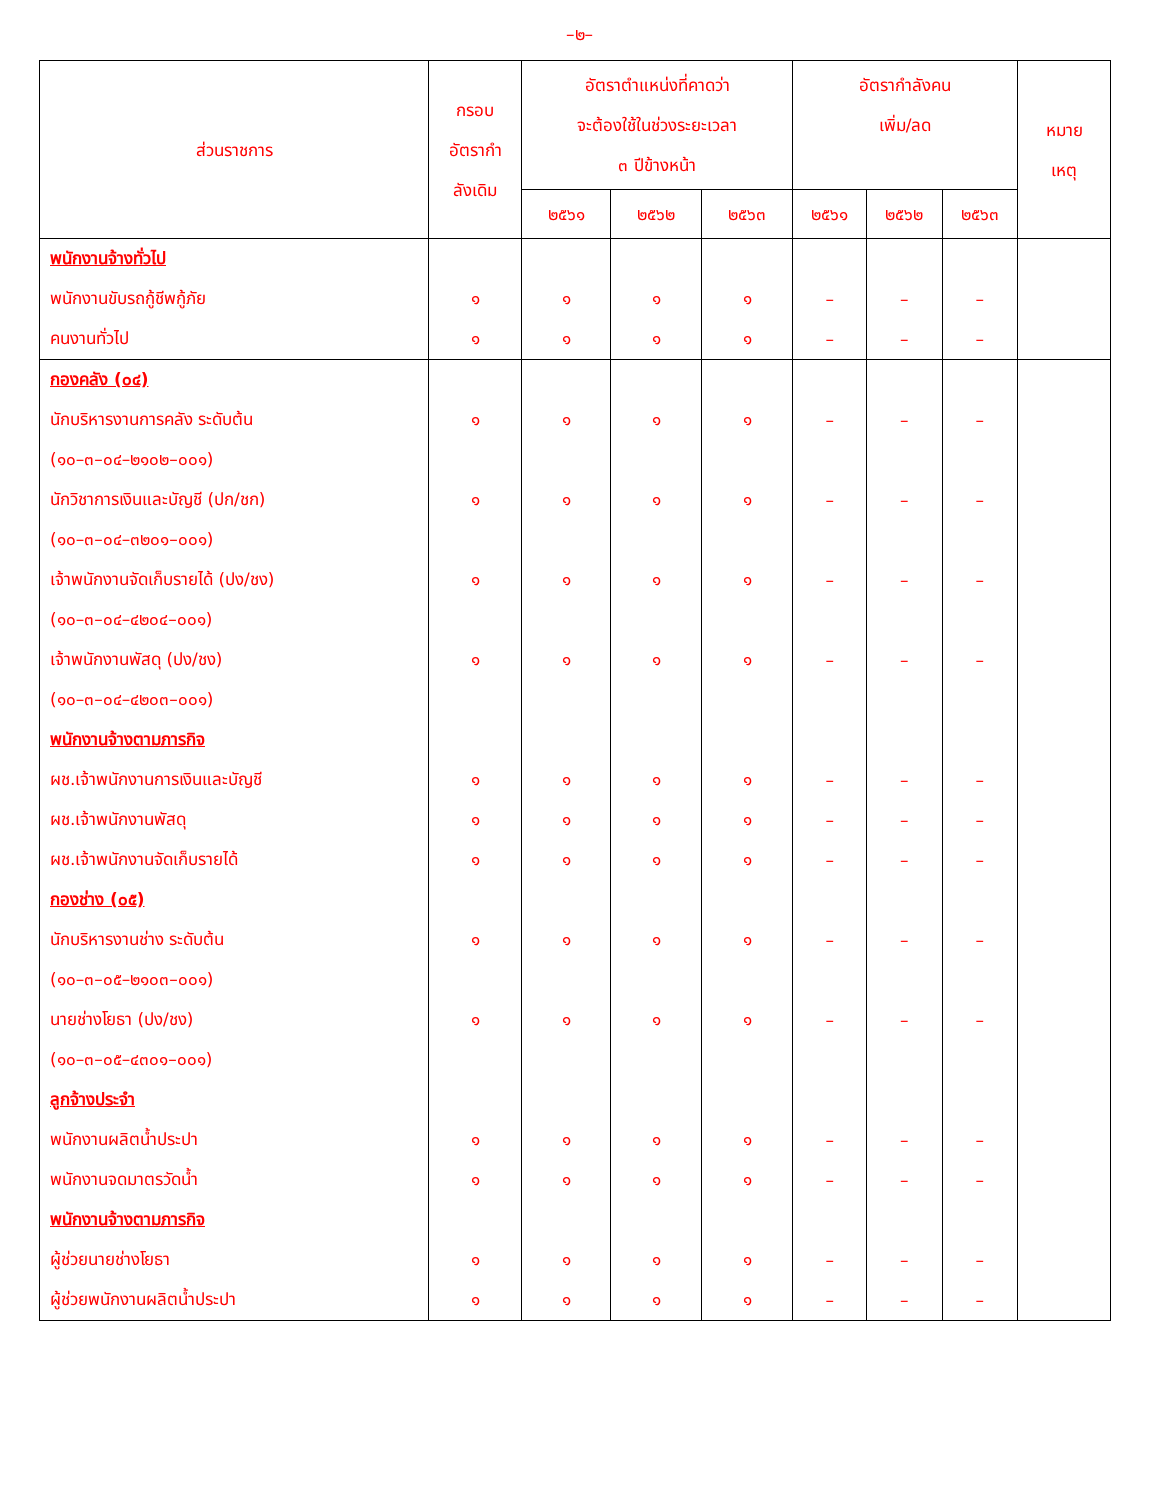–๒–
| ส่วนราชการ | กรอบ อัตรากำ ลังเดิม | อัตราตำแหน่งที่คาดว่า จะต้องใช้ในช่วงระยะเวลา ๓ ปีข้างหน้า | | | อัตรากำลังคน เพิ่ม/ลด | | | หมาย เหตุ |
| --- | --- | --- | --- | --- | --- | --- | --- | --- |
| | | ๒๕๖๑ | ๒๕๖๒ | ๒๕๖๓ | ๒๕๖๑ | ๒๕๖๒ | ๒๕๖๓ | |
| พนักงานจ้างทั่วไป | | | | | | | | |
| พนักงานขับรถกู้ชีพกู้ภัย | ๑ | ๑ | ๑ | ๑ | – | – | – | |
| คนงานทั่วไป | ๑ | ๑ | ๑ | ๑ | – | – | – | |
| กองคลัง (๐๔) | | | | | | | | |
| นักบริหารงานการคลัง ระดับต้น | ๑ | ๑ | ๑ | ๑ | – | – | – | |
| (๑๐–๓–๐๔–๒๑๐๒–๐๐๑) | | | | | | | | |
| นักวิชาการเงินและบัญชี (ปก/ชก) | ๑ | ๑ | ๑ | ๑ | – | – | – | |
| (๑๐–๓–๐๔–๓๒๐๑–๐๐๑) | | | | | | | | |
| เจ้าพนักงานจัดเก็บรายได้ (ปง/ชง) | ๑ | ๑ | ๑ | ๑ | – | – | – | |
| (๑๐–๓–๐๔–๔๒๐๔–๐๐๑) | | | | | | | | |
| เจ้าพนักงานพัสดุ (ปง/ชง) | ๑ | ๑ | ๑ | ๑ | – | – | – | |
| (๑๐–๓–๐๔–๔๒๐๓–๐๐๑) | | | | | | | | |
| พนักงานจ้างตามภารกิจ | | | | | | | | |
| ผช.เจ้าพนักงานการเงินและบัญชี | ๑ | ๑ | ๑ | ๑ | – | – | – | |
| ผช.เจ้าพนักงานพัสดุ | ๑ | ๑ | ๑ | ๑ | – | – | – | |
| ผช.เจ้าพนักงานจัดเก็บรายได้ | ๑ | ๑ | ๑ | ๑ | – | – | – | |
| กองช่าง (๐๕) | | | | | | | | |
| นักบริหารงานช่าง ระดับต้น | ๑ | ๑ | ๑ | ๑ | – | – | – | |
| (๑๐–๓–๐๕–๒๑๐๓–๐๐๑) | | | | | | | | |
| นายช่างโยธา (ปง/ชง) | ๑ | ๑ | ๑ | ๑ | – | – | – | |
| (๑๐–๓–๐๕–๔๓๐๑–๐๐๑) | | | | | | | | |
| ลูกจ้างประจำ | | | | | | | | |
| พนักงานผลิตน้ำประปา | ๑ | ๑ | ๑ | ๑ | – | – | – | |
| พนักงานจดมาตรวัดน้ำ | ๑ | ๑ | ๑ | ๑ | – | – | – | |
| พนักงานจ้างตามภารกิจ | | | | | | | | |
| ผู้ช่วยนายช่างโยธา | ๑ | ๑ | ๑ | ๑ | – | – | – | |
| ผู้ช่วยพนักงานผลิตน้ำประปา | ๑ | ๑ | ๑ | ๑ | – | – | – | |